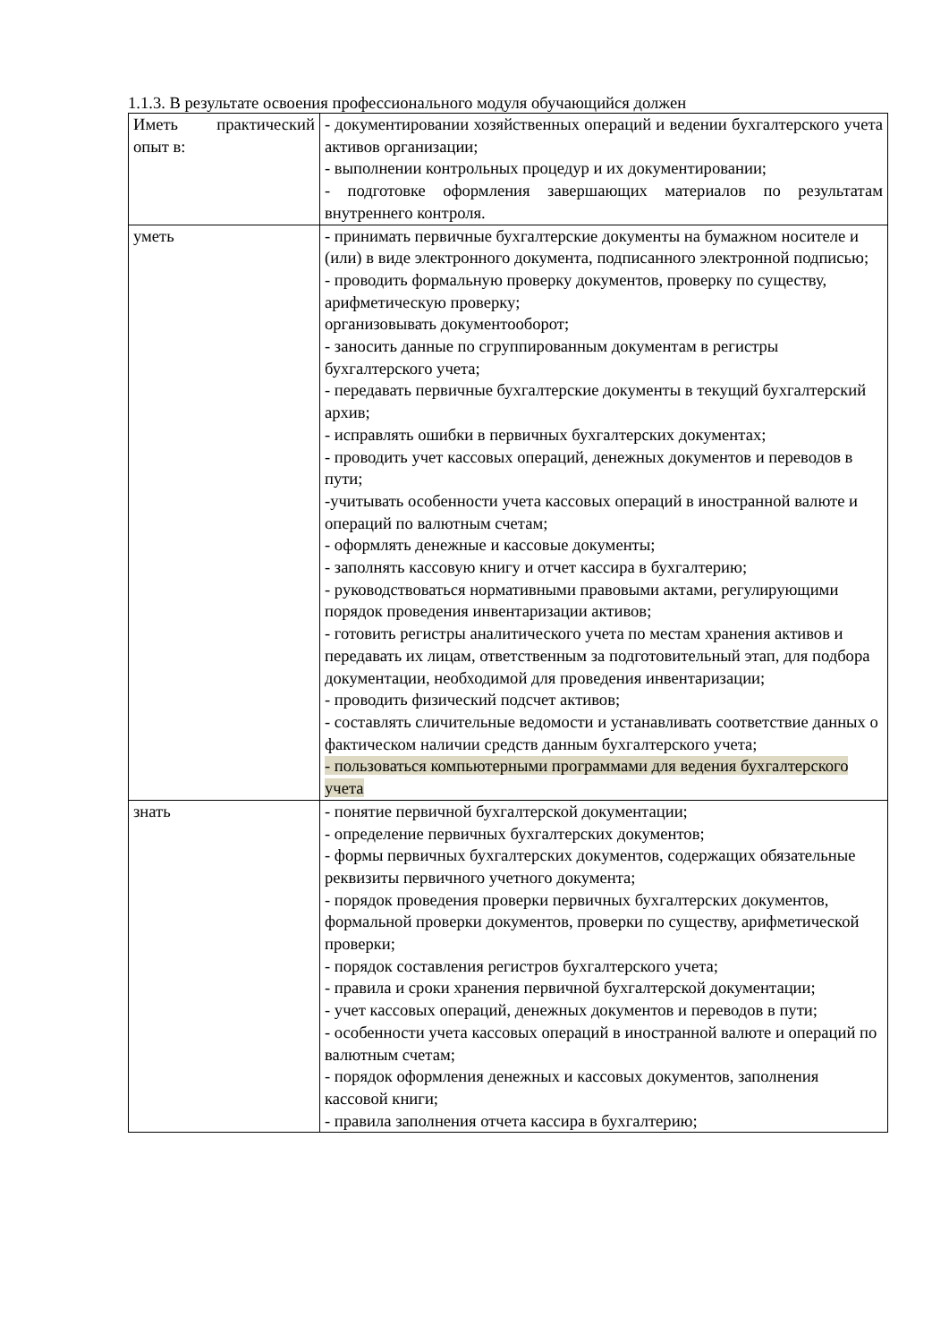1.1.3. В результате освоения профессионального модуля обучающийся должен
| Иметь практический опыт в: | - документировании хозяйственных операций и ведении бухгалтерского учета активов организации; - выполнении контрольных процедур и их документировании; - подготовке оформления завершающих материалов по результатам внутреннего контроля. |
| уметь | - принимать первичные бухгалтерские документы на бумажном носителе и (или) в виде электронного документа, подписанного электронной подписью; - проводить формальную проверку документов, проверку по существу, арифметическую проверку; организовывать документооборот; - заносить данные по сгруппированным документам в регистры бухгалтерского учета; - передавать первичные бухгалтерские документы в текущий бухгалтерский архив; - исправлять ошибки в первичных бухгалтерских документах; - проводить учет кассовых операций, денежных документов и переводов в пути; -учитывать особенности учета кассовых операций в иностранной валюте и операций по валютным счетам; - оформлять денежные и кассовые документы; - заполнять кассовую книгу и отчет кассира в бухгалтерию; - руководствоваться нормативными правовыми актами, регулирующими порядок проведения инвентаризации активов; - готовить регистры аналитического учета по местам хранения активов и передавать их лицам, ответственным за подготовительный этап, для подбора документации, необходимой для проведения инвентаризации; - проводить физический подсчет активов; - составлять сличительные ведомости и устанавливать соответствие данных о фактическом наличии средств данным бухгалтерского учета; - пользоваться компьютерными программами для ведения бухгалтерского учета |
| знать | - понятие первичной бухгалтерской документации; - определение первичных бухгалтерских документов; - формы первичных бухгалтерских документов, содержащих обязательные реквизиты первичного учетного документа; - порядок проведения проверки первичных бухгалтерских документов, формальной проверки документов, проверки по существу, арифметической проверки; - порядок составления регистров бухгалтерского учета; - правила и сроки хранения первичной бухгалтерской документации; - учет кассовых операций, денежных документов и переводов в пути; - особенности учета кассовых операций в иностранной валюте и операций по валютным счетам; - порядок оформления денежных и кассовых документов, заполнения кассовой книги; - правила заполнения отчета кассира в бухгалтерию; |